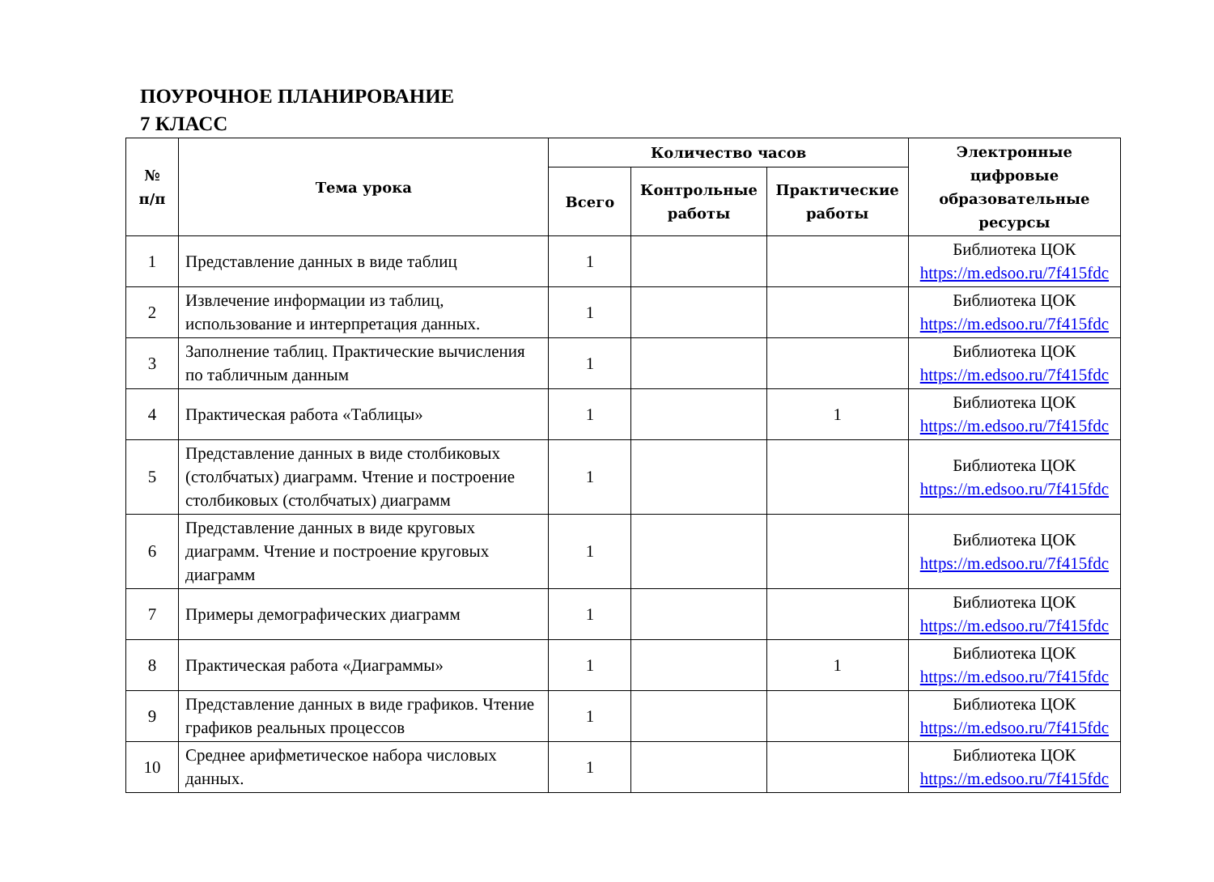ПОУРОЧНОЕ ПЛАНИРОВАНИЕ
7 КЛАСС
| № п/п | Тема урока | Количество часов | | | Электронные цифровые образовательные ресурсы |
| --- | --- | --- | --- | --- | --- |
| | | Всего | Контрольные работы | Практические работы | |
| 1 | Представление данных в виде таблиц | 1 | | | Библиотека ЦОК https://m.edsoo.ru/7f415fdc |
| 2 | Извлечение информации из таблиц, использование и интерпретация данных. | 1 | | | Библиотека ЦОК https://m.edsoo.ru/7f415fdc |
| 3 | Заполнение таблиц. Практические вычисления по табличным данным | 1 | | | Библиотека ЦОК https://m.edsoo.ru/7f415fdc |
| 4 | Практическая работа «Таблицы» | 1 | | 1 | Библиотека ЦОК https://m.edsoo.ru/7f415fdc |
| 5 | Представление данных в виде столбиковых (столбчатых) диаграмм. Чтение и построение столбиковых (столбчатых) диаграмм | 1 | | | Библиотека ЦОК https://m.edsoo.ru/7f415fdc |
| 6 | Представление данных в виде круговых диаграмм. Чтение и построение круговых диаграмм | 1 | | | Библиотека ЦОК https://m.edsoo.ru/7f415fdc |
| 7 | Примеры демографических диаграмм | 1 | | | Библиотека ЦОК https://m.edsoo.ru/7f415fdc |
| 8 | Практическая работа «Диаграммы» | 1 | | 1 | Библиотека ЦОК https://m.edsoo.ru/7f415fdc |
| 9 | Представление данных в виде графиков. Чтение графиков реальных процессов | 1 | | | Библиотека ЦОК https://m.edsoo.ru/7f415fdc |
| 10 | Среднее арифметическое набора числовых данных. | 1 | | | Библиотека ЦОК https://m.edsoo.ru/7f415fdc |